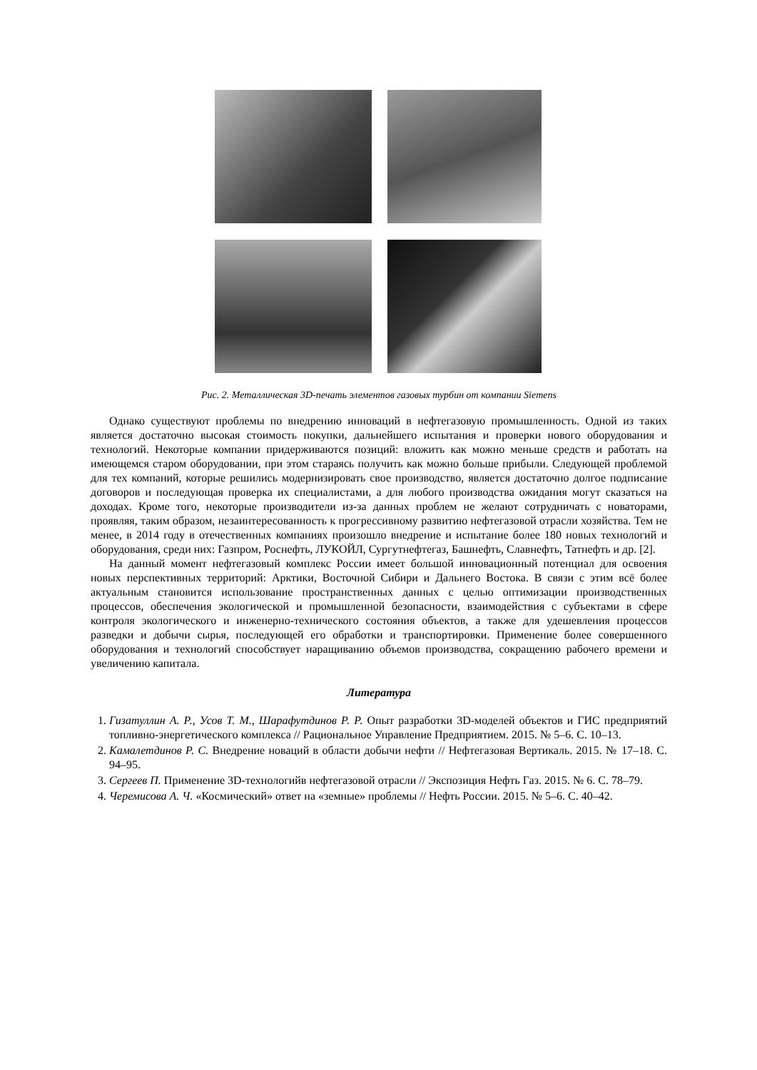Рис. 2. Металлическая 3D-печать элементов газовых турбин от компании Siemens
Однако существуют проблемы по внедрению инноваций в нефтегазовую промышленность. Одной из таких является достаточно высокая стоимость покупки, дальнейшего испытания и проверки нового оборудования и технологий. Некоторые компании придерживаются позиций: вложить как можно меньше средств и работать на имеющемся старом оборудовании, при этом стараясь получить как можно больше прибыли. Следующей проблемой для тех компаний, которые решились модернизировать свое производство, является достаточно долгое подписание договоров и последующая проверка их специалистами, а для любого производства ожидания могут сказаться на доходах. Кроме того, некоторые производители из-за данных проблем не желают сотрудничать с новаторами, проявляя, таким образом, незаинтересованность к прогрессивному развитию нефтегазовой отрасли хозяйства. Тем не менее, в 2014 году в отечественных компаниях произошло внедрение и испытание более 180 новых технологий и оборудования, среди них: Газпром, Роснефть, ЛУКОЙЛ, Сургутнефтегаз, Башнефть, Славнефть, Татнефть и др. [2].
На данный момент нефтегазовый комплекс России имеет большой инновационный потенциал для освоения новых перспективных территорий: Арктики, Восточной Сибири и Дальнего Востока. В связи с этим всё более актуальным становится использование пространственных данных с целью оптимизации производственных процессов, обеспечения экологической и промышленной безопасности, взаимодействия с субъектами в сфере контроля экологического и инженерно-технического состояния объектов, а также для удешевления процессов разведки и добычи сырья, последующей его обработки и транспортировки. Применение более совершенного оборудования и технологий способствует наращиванию объемов производства, сокращению рабочего времени и увеличению капитала.
Литература
1. Гизатуллин А. Р., Усов Т. М., Шарафутдинов Р. Р. Опыт разработки 3D-моделей объектов и ГИС предприятий топливно-энергетического комплекса // Рациональное Управление Предприятием. 2015. № 5–6. С. 10–13.
2. Камалетдинов Р. С. Внедрение новаций в области добычи нефти // Нефтегазовая Вертикаль. 2015. № 17–18. С. 94–95.
3. Сергеев П. Применение 3D-технологийв нефтегазовой отрасли // Экспозиция Нефть Газ. 2015. № 6. С. 78–79.
4. Черемисова А. Ч. «Космический» ответ на «земные» проблемы // Нефть России. 2015. № 5–6. С. 40–42.